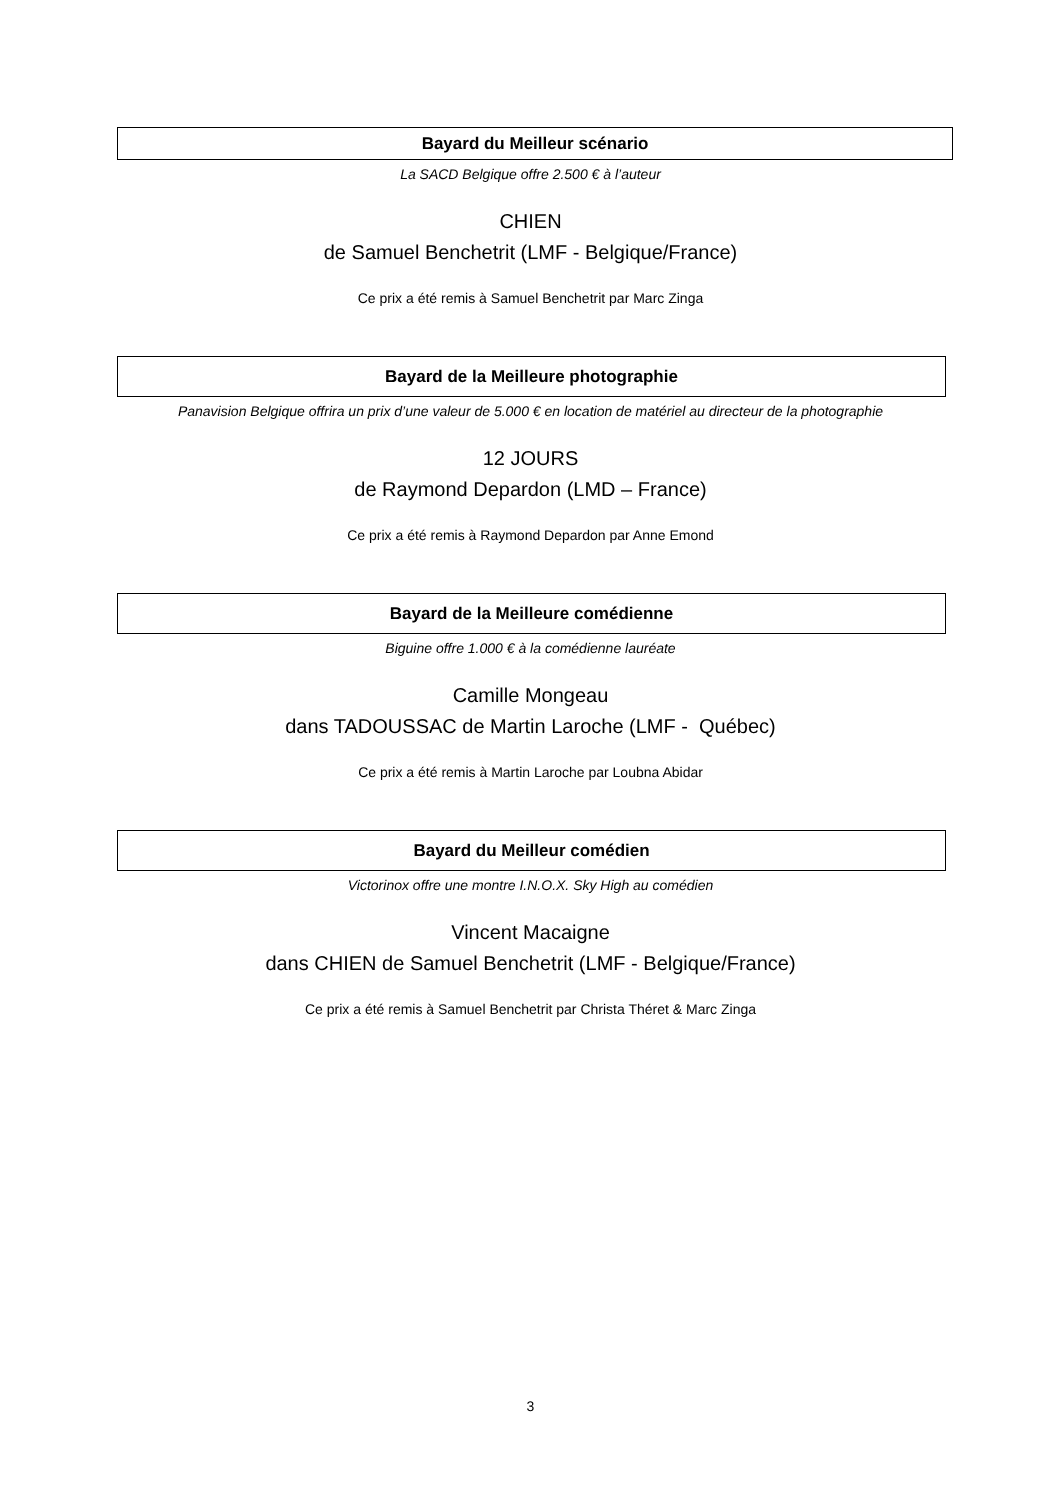Bayard du Meilleur scénario
La SACD Belgique offre 2.500 € à l’auteur
CHIEN
de Samuel Benchetrit (LMF - Belgique/France)
Ce prix a été remis à Samuel Benchetrit par Marc Zinga
Bayard de la Meilleure photographie
Panavision Belgique offrira un prix d’une valeur de 5.000 € en location de matériel au directeur de la photographie
12 JOURS
de Raymond Depardon (LMD – France)
Ce prix a été remis à Raymond Depardon par Anne Emond
Bayard de la Meilleure comédienne
Biguine offre 1.000 € à la comédienne lauréate
Camille Mongeau
dans TADOUSSAC de Martin Laroche (LMF - Québec)
Ce prix a été remis à Martin Laroche par Loubna Abidar
Bayard du Meilleur comédien
Victorinox offre une montre I.N.O.X. Sky High au comédien
Vincent Macaigne
dans CHIEN de Samuel Benchetrit (LMF - Belgique/France)
Ce prix a été remis à Samuel Benchetrit par Christa Théret & Marc Zinga
3